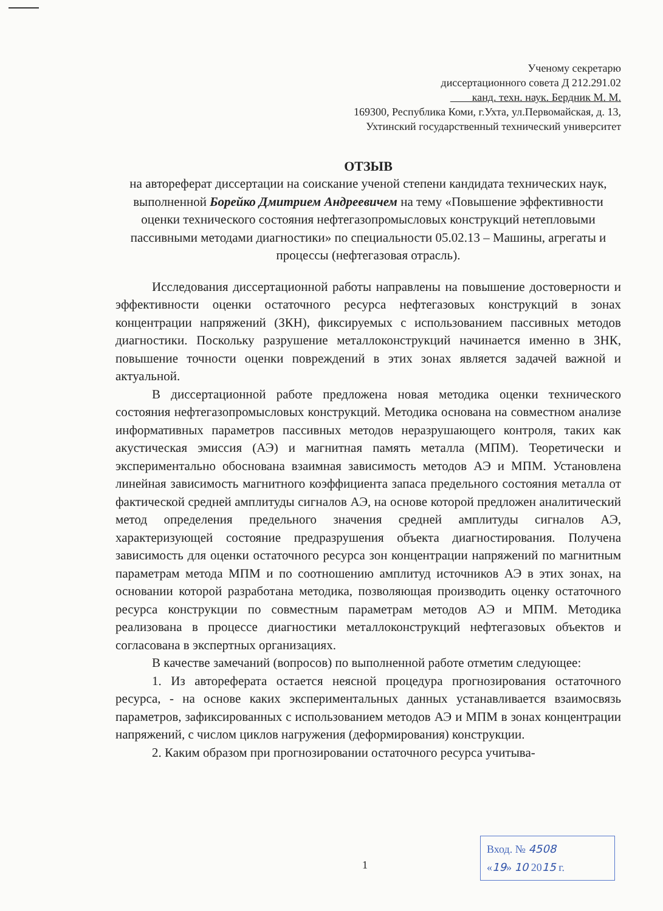Ученому секретарю
диссертационного совета Д 212.291.02
канд. техн. наук. Бердник М. М.
169300, Республика Коми, г.Ухта, ул.Первомайская, д. 13,
Ухтинский государственный технический университет
ОТЗЫВ
на автореферат диссертации на соискание ученой степени кандидата технических наук, выполненной Борейко Дмитрием Андреевичем на тему «Повышение эффективности оценки технического состояния нефтегазопромысловых конструкций нетепловыми пассивными методами диагностики» по специальности 05.02.13 – Машины, агрегаты и процессы (нефтегазовая отрасль).
Исследования диссертационной работы направлены на повышение достоверности и эффективности оценки остаточного ресурса нефтегазовых конструкций в зонах концентрации напряжений (ЗКН), фиксируемых с использованием пассивных методов диагностики. Поскольку разрушение металлоконструкций начинается именно в ЗНК, повышение точности оценки повреждений в этих зонах является задачей важной и актуальной.
В диссертационной работе предложена новая методика оценки технического состояния нефтегазопромысловых конструкций. Методика основана на совместном анализе информативных параметров пассивных методов неразрушающего контроля, таких как акустическая эмиссия (АЭ) и магнитная память металла (МПМ). Теоретически и экспериментально обоснована взаимная зависимость методов АЭ и МПМ. Установлена линейная зависимость магнитного коэффициента запаса предельного состояния металла от фактической средней амплитуды сигналов АЭ, на основе которой предложен аналитический метод определения предельного значения средней амплитуды сигналов АЭ, характеризующей состояние предразрушения объекта диагностирования. Получена зависимость для оценки остаточного ресурса зон концентрации напряжений по магнитным параметрам метода МПМ и по соотношению амплитуд источников АЭ в этих зонах, на основании которой разработана методика, позволяющая производить оценку остаточного ресурса конструкции по совместным параметрам методов АЭ и МПМ. Методика реализована в процессе диагностики металлоконструкций нефтегазовых объектов и согласована в экспертных организациях.
В качестве замечаний (вопросов) по выполненной работе отметим следующее:
1. Из автореферата остается неясной процедура прогнозирования остаточного ресурса, - на основе каких экспериментальных данных устанавливается взаимосвязь параметров, зафиксированных с использованием методов АЭ и МПМ в зонах концентрации напряжений, с числом циклов нагружения (деформирования) конструкции.
2. Каким образом при прогнозировании остаточного ресурса учитыва-
1
Вход. № 4508
«19» 10 2015 г.